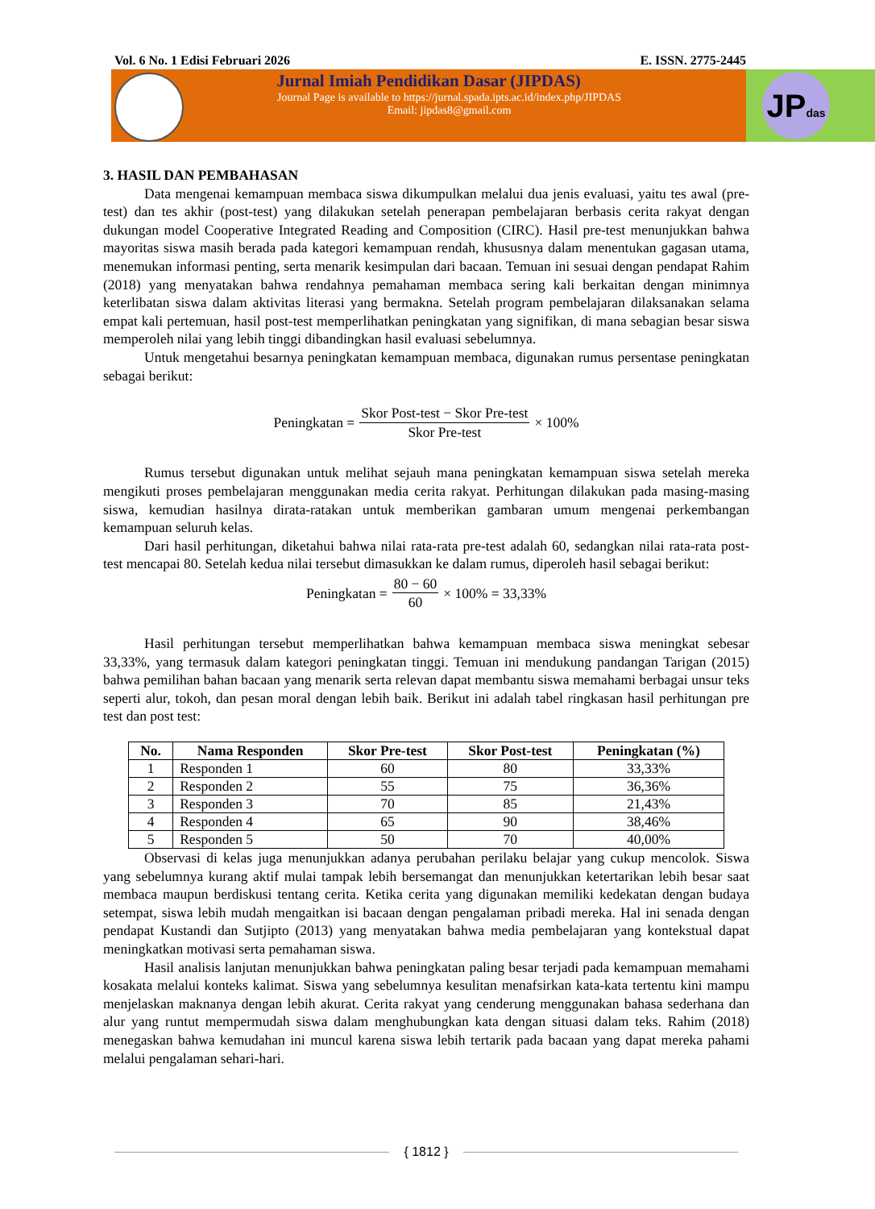Vol. 6 No. 1 Edisi Februari 2026 E. ISSN. 2775-2445
Jurnal Imiah Pendidikan Dasar (JIPDAS)
Journal Page is available to https://jurnal.spada.ipts.ac.id/index.php/JIPDAS
Email: jipdas8@gmail.com
JPdas
3. HASIL DAN PEMBAHASAN
Data mengenai kemampuan membaca siswa dikumpulkan melalui dua jenis evaluasi, yaitu tes awal (pre-test) dan tes akhir (post-test) yang dilakukan setelah penerapan pembelajaran berbasis cerita rakyat dengan dukungan model Cooperative Integrated Reading and Composition (CIRC). Hasil pre-test menunjukkan bahwa mayoritas siswa masih berada pada kategori kemampuan rendah, khususnya dalam menentukan gagasan utama, menemukan informasi penting, serta menarik kesimpulan dari bacaan. Temuan ini sesuai dengan pendapat Rahim (2018) yang menyatakan bahwa rendahnya pemahaman membaca sering kali berkaitan dengan minimnya keterlibatan siswa dalam aktivitas literasi yang bermakna. Setelah program pembelajaran dilaksanakan selama empat kali pertemuan, hasil post-test memperlihatkan peningkatan yang signifikan, di mana sebagian besar siswa memperoleh nilai yang lebih tinggi dibandingkan hasil evaluasi sebelumnya.
Untuk mengetahui besarnya peningkatan kemampuan membaca, digunakan rumus persentase peningkatan sebagai berikut:
Peningkatan = Skor Post-test − Skor Pre-test Skor Pre-test × 100%
Rumus tersebut digunakan untuk melihat sejauh mana peningkatan kemampuan siswa setelah mereka mengikuti proses pembelajaran menggunakan media cerita rakyat. Perhitungan dilakukan pada masing-masing siswa, kemudian hasilnya dirata-ratakan untuk memberikan gambaran umum mengenai perkembangan kemampuan seluruh kelas.
Dari hasil perhitungan, diketahui bahwa nilai rata-rata pre-test adalah 60, sedangkan nilai rata-rata post-test mencapai 80. Setelah kedua nilai tersebut dimasukkan ke dalam rumus, diperoleh hasil sebagai berikut:
Peningkatan = 80 − 60 60 × 100% = 33,33%
Hasil perhitungan tersebut memperlihatkan bahwa kemampuan membaca siswa meningkat sebesar 33,33%, yang termasuk dalam kategori peningkatan tinggi. Temuan ini mendukung pandangan Tarigan (2015) bahwa pemilihan bahan bacaan yang menarik serta relevan dapat membantu siswa memahami berbagai unsur teks seperti alur, tokoh, dan pesan moral dengan lebih baik. Berikut ini adalah tabel ringkasan hasil perhitungan pre test dan post test:
| No. | Nama Responden | Skor Pre-test | Skor Post-test | Peningkatan (%) |
| --- | --- | --- | --- | --- |
| 1 | Responden 1 | 60 | 80 | 33,33% |
| 2 | Responden 2 | 55 | 75 | 36,36% |
| 3 | Responden 3 | 70 | 85 | 21,43% |
| 4 | Responden 4 | 65 | 90 | 38,46% |
| 5 | Responden 5 | 50 | 70 | 40,00% |
Observasi di kelas juga menunjukkan adanya perubahan perilaku belajar yang cukup mencolok. Siswa yang sebelumnya kurang aktif mulai tampak lebih bersemangat dan menunjukkan ketertarikan lebih besar saat membaca maupun berdiskusi tentang cerita. Ketika cerita yang digunakan memiliki kedekatan dengan budaya setempat, siswa lebih mudah mengaitkan isi bacaan dengan pengalaman pribadi mereka. Hal ini senada dengan pendapat Kustandi dan Sutjipto (2013) yang menyatakan bahwa media pembelajaran yang kontekstual dapat meningkatkan motivasi serta pemahaman siswa.
Hasil analisis lanjutan menunjukkan bahwa peningkatan paling besar terjadi pada kemampuan memahami kosakata melalui konteks kalimat. Siswa yang sebelumnya kesulitan menafsirkan kata-kata tertentu kini mampu menjelaskan maknanya dengan lebih akurat. Cerita rakyat yang cenderung menggunakan bahasa sederhana dan alur yang runtut mempermudah siswa dalam menghubungkan kata dengan situasi dalam teks. Rahim (2018) menegaskan bahwa kemudahan ini muncul karena siswa lebih tertarik pada bacaan yang dapat mereka pahami melalui pengalaman sehari-hari.
{ 1812 }